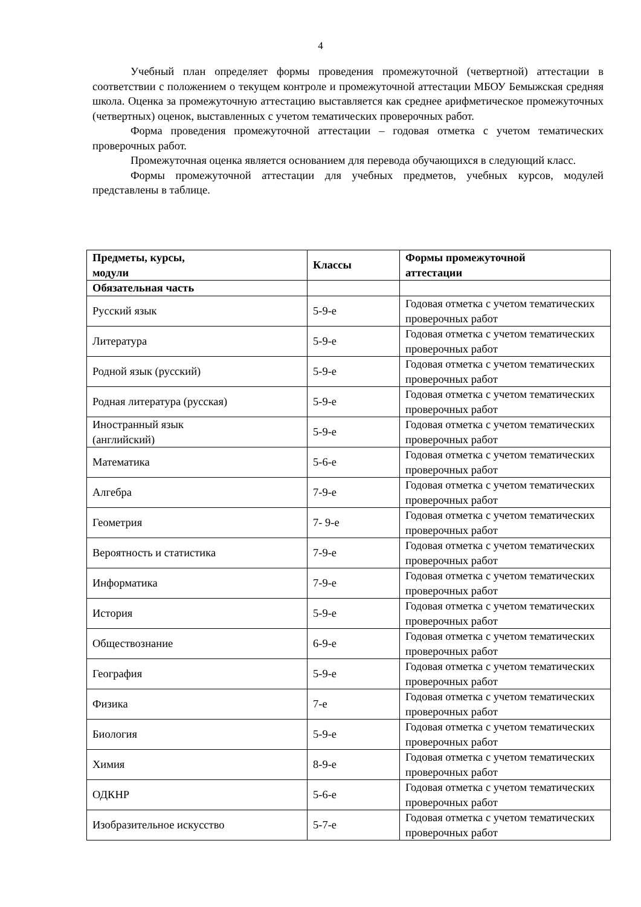4
Учебный план определяет формы проведения промежуточной (четвертной) аттестации в соответствии с положением о текущем контроле и промежуточной аттестации МБОУ Бемыжская средняя школа. Оценка за промежуточную аттестацию выставляется как среднее арифметическое промежуточных (четвертных) оценок, выставленных с учетом тематических проверочных работ.
Форма проведения промежуточной аттестации – годовая отметка с учетом тематических проверочных работ.
Промежуточная оценка является основанием для перевода обучающихся в следующий класс.
Формы промежуточной аттестации для учебных предметов, учебных курсов, модулей представлены в таблице.
| Предметы, курсы, модули | Классы | Формы промежуточной аттестации |
| --- | --- | --- |
| Обязательная часть | | |
| Русский язык | 5-9-е | Годовая отметка с учетом тематических проверочных работ |
| Литература | 5-9-е | Годовая отметка с учетом тематических проверочных работ |
| Родной язык (русский) | 5-9-е | Годовая отметка с учетом тематических проверочных работ |
| Родная литература (русская) | 5-9-е | Годовая отметка с учетом тематических проверочных работ |
| Иностранный язык (английский) | 5-9-е | Годовая отметка с учетом тематических проверочных работ |
| Математика | 5-6-е | Годовая отметка с учетом тематических проверочных работ |
| Алгебра | 7-9-е | Годовая отметка с учетом тематических проверочных работ |
| Геометрия | 7- 9-е | Годовая отметка с учетом тематических проверочных работ |
| Вероятность и статистика | 7-9-е | Годовая отметка с учетом тематических проверочных работ |
| Информатика | 7-9-е | Годовая отметка с учетом тематических проверочных работ |
| История | 5-9-е | Годовая отметка с учетом тематических проверочных работ |
| Обществознание | 6-9-е | Годовая отметка с учетом тематических проверочных работ |
| География | 5-9-е | Годовая отметка с учетом тематических проверочных работ |
| Физика | 7-е | Годовая отметка с учетом тематических проверочных работ |
| Биология | 5-9-е | Годовая отметка с учетом тематических проверочных работ |
| Химия | 8-9-е | Годовая отметка с учетом тематических проверочных работ |
| ОДКНР | 5-6-е | Годовая отметка с учетом тематических проверочных работ |
| Изобразительное искусство | 5-7-е | Годовая отметка с учетом тематических проверочных работ |